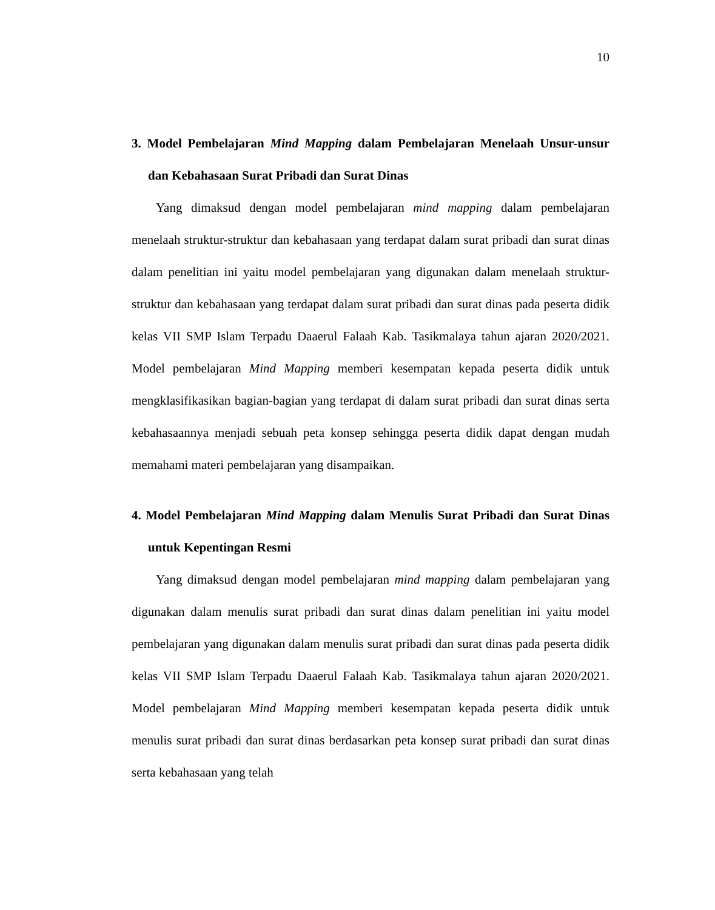10
3. Model Pembelajaran Mind Mapping dalam Pembelajaran Menelaah Unsur-unsur dan Kebahasaan Surat Pribadi dan Surat Dinas
Yang dimaksud dengan model pembelajaran mind mapping dalam pembelajaran menelaah struktur-struktur dan kebahasaan yang terdapat dalam surat pribadi dan surat dinas dalam penelitian ini yaitu model pembelajaran yang digunakan dalam menelaah struktur-struktur dan kebahasaan yang terdapat dalam surat pribadi dan surat dinas pada peserta didik kelas VII SMP Islam Terpadu Daaerul Falaah Kab. Tasikmalaya tahun ajaran 2020/2021. Model pembelajaran Mind Mapping memberi kesempatan kepada peserta didik untuk mengklasifikasikan bagian-bagian yang terdapat di dalam surat pribadi dan surat dinas serta kebahasaannya menjadi sebuah peta konsep sehingga peserta didik dapat dengan mudah memahami materi pembelajaran yang disampaikan.
4. Model Pembelajaran Mind Mapping dalam Menulis Surat Pribadi dan Surat Dinas untuk Kepentingan Resmi
Yang dimaksud dengan model pembelajaran mind mapping dalam pembelajaran yang digunakan dalam menulis surat pribadi dan surat dinas dalam penelitian ini yaitu model pembelajaran yang digunakan dalam menulis surat pribadi dan surat dinas pada peserta didik kelas VII SMP Islam Terpadu Daaerul Falaah Kab. Tasikmalaya tahun ajaran 2020/2021. Model pembelajaran Mind Mapping memberi kesempatan kepada peserta didik untuk menulis surat pribadi dan surat dinas berdasarkan peta konsep surat pribadi dan surat dinas serta kebahasaan yang telah